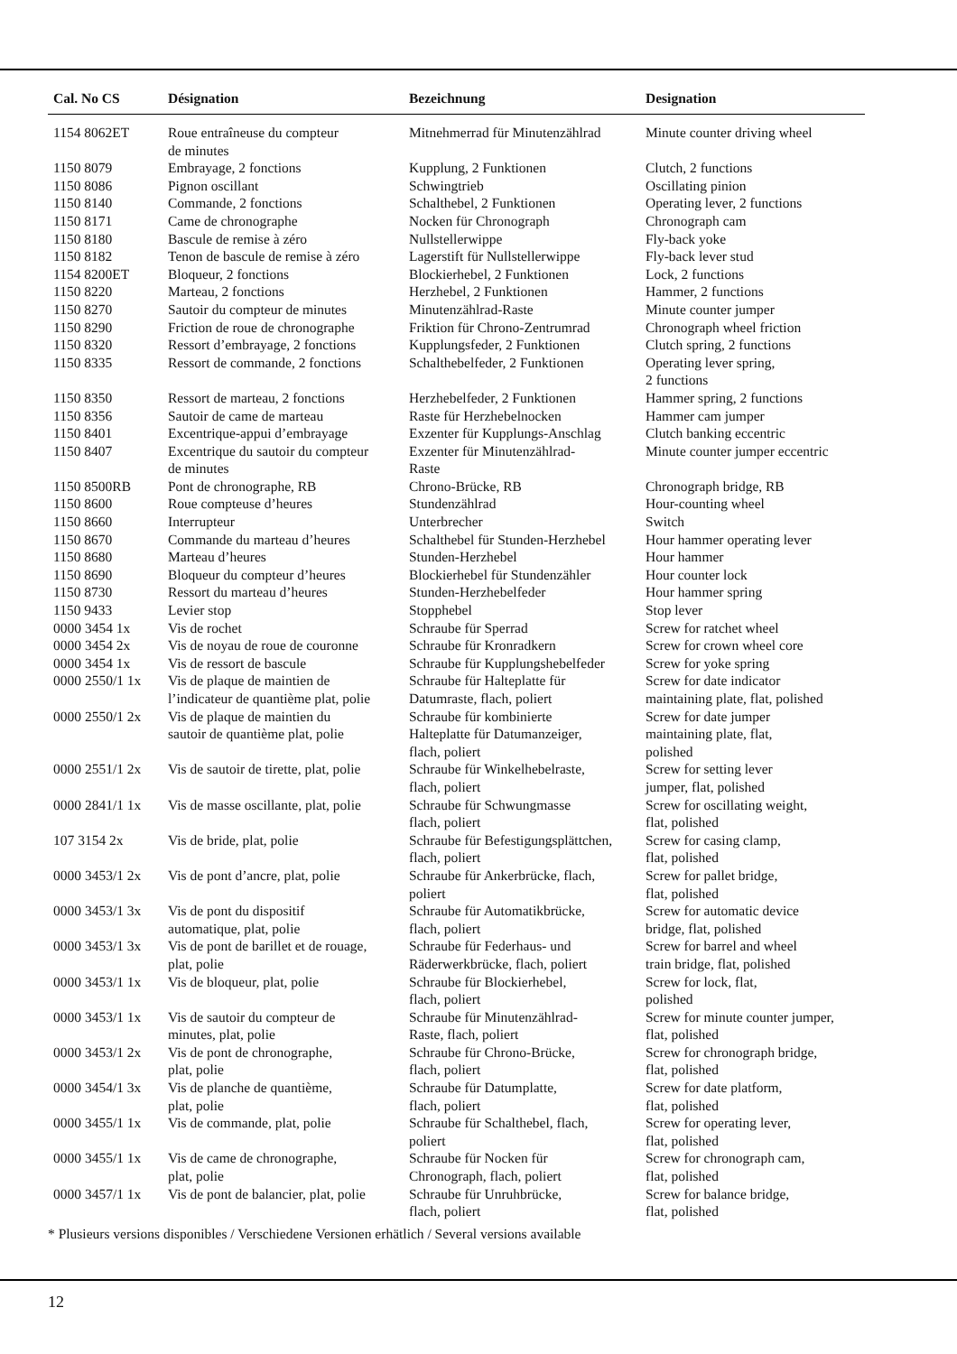| Cal. No CS | Désignation | Bezeichnung | Designation |
| --- | --- | --- | --- |
| 1154 8062ET | Roue entraîneuse du compteur de minutes | Mitnehmerrad für Minutenzählrad | Minute counter driving wheel |
| 1150 8079 | Embrayage, 2 fonctions | Kupplung, 2 Funktionen | Clutch, 2 functions |
| 1150 8086 | Pignon oscillant | Schwingtrieb | Oscillating pinion |
| 1150 8140 | Commande, 2 fonctions | Schalthebel, 2 Funktionen | Operating lever, 2 functions |
| 1150 8171 | Came de chronographe | Nocken für Chronograph | Chronograph cam |
| 1150 8180 | Bascule de remise à zéro | Nullstellerwippe | Fly-back yoke |
| 1150 8182 | Tenon de bascule de remise à zéro | Lagerstift für Nullstellerwippe | Fly-back lever stud |
| 1154 8200ET | Bloqueur, 2 fonctions | Blockierhebel, 2 Funktionen | Lock, 2 functions |
| 1150 8220 | Marteau, 2 fonctions | Herzhebel, 2 Funktionen | Hammer, 2 functions |
| 1150 8270 | Sautoir du compteur de minutes | Minutenzählrad-Raste | Minute counter jumper |
| 1150 8290 | Friction de roue de chronographe | Friktion für Chrono-Zentrumrad | Chronograph wheel friction |
| 1150 8320 | Ressort d’embrayage, 2 fonctions | Kupplungsfeder, 2 Funktionen | Clutch spring, 2 functions |
| 1150 8335 | Ressort de commande, 2 fonctions | Schalthebelfeder, 2 Funktionen | Operating lever spring, 2 functions |
| 1150 8350 | Ressort de marteau, 2 fonctions | Herzhebelfeder, 2 Funktionen | Hammer spring, 2 functions |
| 1150 8356 | Sautoir de came de marteau | Raste für Herzhebelnocken | Hammer cam jumper |
| 1150 8401 | Excentrique-appui d’embrayage | Exzenter für Kupplungs-Anschlag | Clutch banking eccentric |
| 1150 8407 | Excentrique du sautoir du compteur de minutes | Exzenter für Minutenzählrad- Raste | Minute counter jumper eccentric |
| 1150 8500RB | Pont de chronographe, RB | Chrono-Brücke, RB | Chronograph bridge, RB |
| 1150 8600 | Roue compteuse d’heures | Stundenzählrad | Hour-counting wheel |
| 1150 8660 | Interrupteur | Unterbrecher | Switch |
| 1150 8670 | Commande du marteau d’heures | Schalthebel für Stunden-Herzhebel | Hour hammer operating lever |
| 1150 8680 | Marteau d’heures | Stunden-Herzhebel | Hour hammer |
| 1150 8690 | Bloqueur du compteur d’heures | Blockierhebel für Stundenzähler | Hour counter lock |
| 1150 8730 | Ressort du marteau d’heures | Stunden-Herzhebelfeder | Hour hammer spring |
| 1150 9433 | Levier stop | Stopphebel | Stop lever |
| 0000 3454 1x | Vis de rochet | Schraube für Sperrad | Screw for ratchet wheel |
| 0000 3454 2x | Vis de noyau de roue de couronne | Schraube für Kronradkern | Screw for crown wheel core |
| 0000 3454 1x | Vis de ressort de bascule | Schraube für Kupplungshebelfeder | Screw for yoke spring |
| 0000 2550/1 1x | Vis de plaque de maintien de l’indicateur de quantième plat, polie | Schraube für Halteplatte für Datumraste, flach, poliert | Screw for date indicator maintaining plate, flat, polished |
| 0000 2550/1 2x | Vis de plaque de maintien du sautoir de quantième plat, polie | Schraube für kombinierte Halteplatte für Datumanzeiger, flach, poliert | Screw for date jumper maintaining plate, flat, polished |
| 0000 2551/1 2x | Vis de sautoir de tirette, plat, polie | Schraube für Winkelhebelraste, flach, poliert | Screw for setting lever jumper, flat, polished |
| 0000 2841/1 1x | Vis de masse oscillante, plat, polie | Schraube für Schwungmasse flach, poliert | Screw for oscillating weight, flat, polished |
| 107 3154 2x | Vis de bride, plat, polie | Schraube für Befestigungsplättchen, flach, poliert | Screw for casing clamp, flat, polished |
| 0000 3453/1 2x | Vis de pont d’ancre, plat, polie | Schraube für Ankerbrücke, flach, poliert | Screw for pallet bridge, flat, polished |
| 0000 3453/1 3x | Vis de pont du dispositif automatique, plat, polie | Schraube für Automatikbrücke, flach, poliert | Screw for automatic device bridge, flat, polished |
| 0000 3453/1 3x | Vis de pont de barillet et de rouage, plat, polie | Schraube für Federhaus- und Räderwerkbrücke, flach, poliert | Screw for barrel and wheel train bridge, flat, polished |
| 0000 3453/1 1x | Vis de bloqueur, plat, polie | Schraube für Blockierhebel, flach, poliert | Screw for lock, flat, polished |
| 0000 3453/1 1x | Vis de sautoir du compteur de minutes, plat, polie | Schraube für Minutenzählrad- Raste, flach, poliert | Screw for minute counter jumper, flat, polished |
| 0000 3453/1 2x | Vis de pont de chronographe, plat, polie | Schraube für Chrono-Brücke, flach, poliert | Screw for chronograph bridge, flat, polished |
| 0000 3454/1 3x | Vis de planche de quantième, plat, polie | Schraube für Datumplatte, flach, poliert | Screw for date platform, flat, polished |
| 0000 3455/1 1x | Vis de commande, plat, polie | Schraube für Schalthebel, flach, poliert | Screw for operating lever, flat, polished |
| 0000 3455/1 1x | Vis de came de chronographe, plat, polie | Schraube für Nocken für Chronograph, flach, poliert | Screw for chronograph cam, flat, polished |
| 0000 3457/1 1x | Vis de pont de balancier, plat, polie | Schraube für Unruhbrücke, flach, poliert | Screw for balance bridge, flat, polished |
* Plusieurs versions disponibles / Verschiedene Versionen erhätlich / Several versions available
12